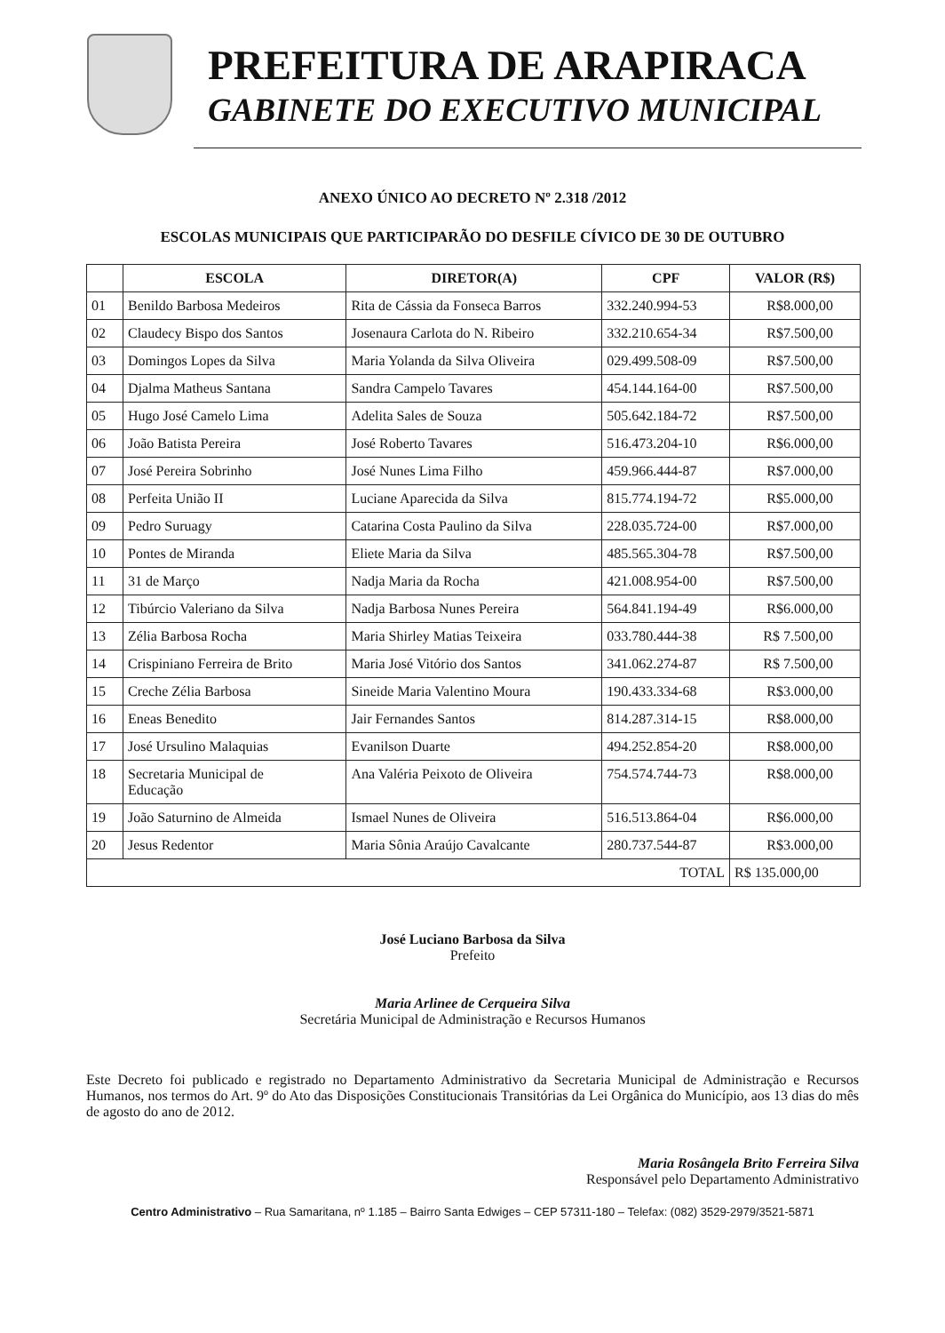PREFEITURA DE ARAPIRACA
GABINETE DO EXECUTIVO MUNICIPAL
ANEXO ÚNICO AO DECRETO Nº 2.318 /2012
ESCOLAS MUNICIPAIS QUE PARTICIPARÃO DO DESFILE CÍVICO DE 30 DE OUTUBRO
| | ESCOLA | DIRETOR(A) | CPF | VALOR (R$) |
| --- | --- | --- | --- | --- |
| 01 | Benildo Barbosa Medeiros | Rita de Cássia da Fonseca Barros | 332.240.994-53 | R$8.000,00 |
| 02 | Claudecy Bispo dos Santos | Josenaura Carlota do N. Ribeiro | 332.210.654-34 | R$7.500,00 |
| 03 | Domingos Lopes da Silva | Maria Yolanda da Silva Oliveira | 029.499.508-09 | R$7.500,00 |
| 04 | Djalma Matheus Santana | Sandra Campelo Tavares | 454.144.164-00 | R$7.500,00 |
| 05 | Hugo José Camelo Lima | Adelita Sales de Souza | 505.642.184-72 | R$7.500,00 |
| 06 | João Batista Pereira | José Roberto Tavares | 516.473.204-10 | R$6.000,00 |
| 07 | José Pereira Sobrinho | José Nunes Lima Filho | 459.966.444-87 | R$7.000,00 |
| 08 | Perfeita União II | Luciane Aparecida da Silva | 815.774.194-72 | R$5.000,00 |
| 09 | Pedro Suruagy | Catarina Costa Paulino da Silva | 228.035.724-00 | R$7.000,00 |
| 10 | Pontes de Miranda | Eliete Maria da Silva | 485.565.304-78 | R$7.500,00 |
| 11 | 31 de Março | Nadja Maria da Rocha | 421.008.954-00 | R$7.500,00 |
| 12 | Tibúrcio Valeriano da Silva | Nadja Barbosa Nunes Pereira | 564.841.194-49 | R$6.000,00 |
| 13 | Zélia Barbosa Rocha | Maria Shirley Matias Teixeira | 033.780.444-38 | R$ 7.500,00 |
| 14 | Crispiniano Ferreira de Brito | Maria José Vitório dos Santos | 341.062.274-87 | R$ 7.500,00 |
| 15 | Creche Zélia Barbosa | Sineide Maria Valentino Moura | 190.433.334-68 | R$3.000,00 |
| 16 | Eneas Benedito | Jair Fernandes Santos | 814.287.314-15 | R$8.000,00 |
| 17 | José Ursulino Malaquias | Evanilson Duarte | 494.252.854-20 | R$8.000,00 |
| 18 | Secretaria Municipal de Educação | Ana Valéria Peixoto de Oliveira | 754.574.744-73 | R$8.000,00 |
| 19 | João Saturnino de Almeida | Ismael Nunes de Oliveira | 516.513.864-04 | R$6.000,00 |
| 20 | Jesus Redentor | Maria Sônia Araújo Cavalcante | 280.737.544-87 | R$3.000,00 |
| TOTAL | | | | R$ 135.000,00 |
José Luciano Barbosa da Silva
Prefeito
Maria Arlinee de Cerqueira Silva
Secretária Municipal de Administração e Recursos Humanos
Este Decreto foi publicado e registrado no Departamento Administrativo da Secretaria Municipal de Administração e Recursos Humanos, nos termos do Art. 9º do Ato das Disposições Constitucionais Transitórias da Lei Orgânica do Município, aos 13 dias do mês de agosto do ano de 2012.
Maria Rosângela Brito Ferreira Silva
Responsável pelo Departamento Administrativo
Centro Administrativo – Rua Samaritana, nº 1.185 – Bairro Santa Edwiges – CEP 57311-180 – Telefax: (082) 3529-2979/3521-5871